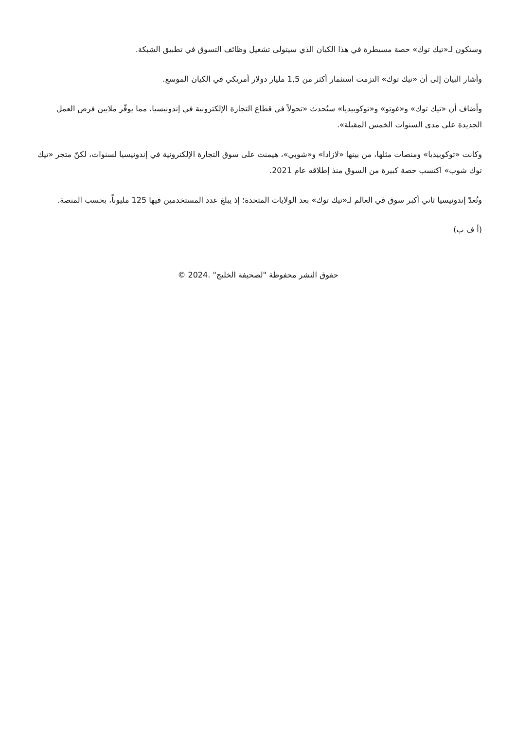وستكون لـ«تيك توك» حصة مسيطرة في هذا الكيان الذي سيتولى تشغيل وظائف التسوق في تطبيق الشبكة.
وأشار البيان إلى أن «تيك توك» التزمت استثمار أكثر من 1,5 مليار دولار أمريكي في الكيان الموسع.
وأضاف أن «تيك توك» و«غوتو» و«توكوبيديا» ستُحدث «تحولاً في قطاع التجارة الإلكترونية في إندونيسيا، مما يوفّر ملايين فرص العمل الجديدة على مدى السنوات الخمس المقبلة».
وكانت «توكوبيديا» ومنصات مثلها، من بينها «لازادا» و«شوبي»، هيمنت على سوق التجارة الإلكترونية في إندونيسيا لسنوات، لكنّ متجر «تيك توك شوب» اكتسب حصة كبيرة من السوق منذ إطلاقه عام 2021.
وتُعدّ إندونيسيا ثاني أكبر سوق في العالم لـ«تيك توك» بعد الولايات المتحدة؛ إذ يبلغ عدد المستخدمين فيها 125 مليوناً، بحسب المنصة.
(أ ف ب)
حقوق النشر محفوظة "لصحيفة الخليج" .2024 ©